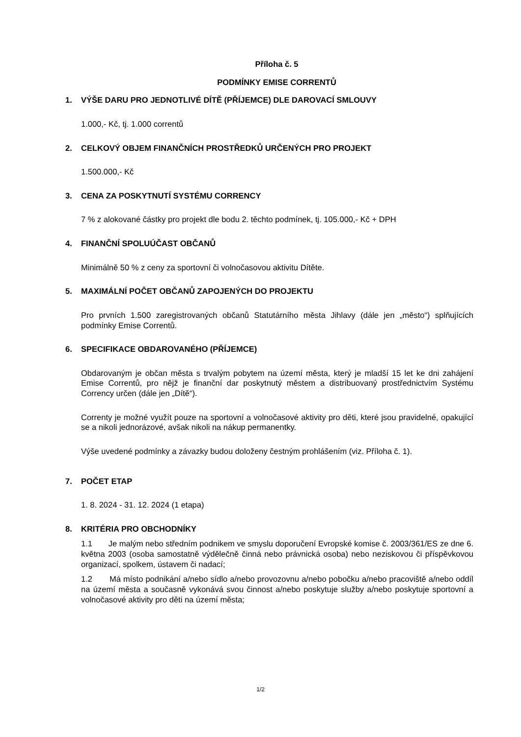Příloha č. 5
PODMÍNKY EMISE CORRENTŮ
1. VÝŠE DARU PRO JEDNOTLIVÉ DÍTĚ (PŘÍJEMCE) DLE DAROVACÍ SMLOUVY
1.000,- Kč, tj. 1.000 correntů
2. CELKOVÝ OBJEM FINANČNÍCH PROSTŘEDKŮ URČENÝCH PRO PROJEKT
1.500.000,- Kč
3. CENA ZA POSKYTNUTÍ SYSTÉMU CORRENCY
7 % z alokované částky pro projekt dle bodu 2. těchto podmínek, tj. 105.000,- Kč + DPH
4. FINANČNÍ SPOLUÚČAST OBČANŮ
Minimálně 50 % z ceny za sportovní či volnočasovou aktivitu Dítěte.
5. MAXIMÁLNÍ POČET OBČANŮ ZAPOJENÝCH DO PROJEKTU
Pro prvních 1.500 zaregistrovaných občanů Statutárního města Jihlavy (dále jen „město“) splňujících podmínky Emise Correntů.
6. SPECIFIKACE OBDAROVANÉHO (PŘÍJEMCE)
Obdarovaným je občan města s trvalým pobytem na území města, který je mladší 15 let ke dni zahájení Emise Correntů, pro nějž je finanční dar poskytnutý městem a distribuovaný prostřednictvím Systému Corrency určen (dále jen „Dítě“).
Correnty je možné využít pouze na sportovní a volnočasové aktivity pro děti, které jsou pravidelné, opakující se a nikoli jednorázové, avšak nikoli na nákup permanentky.
Výše uvedené podmínky a závazky budou doloženy čestným prohlášením (viz. Příloha č. 1).
7. POČET ETAP
1. 8. 2024 - 31. 12. 2024 (1 etapa)
8. KRITÉRIA PRO OBCHODNÍKY
1.1 Je malým nebo středním podnikem ve smyslu doporučení Evropské komise č. 2003/361/ES ze dne 6. května 2003 (osoba samostatně výdělečně činná nebo právnická osoba) nebo neziskovou či příspěvkovou organizací, spolkem, ústavem či nadací;
1.2 Má místo podnikání a/nebo sídlo a/nebo provozovnu a/nebo pobočku a/nebo pracoviště a/nebo oddíl na území města a současně vykonává svou činnost a/nebo poskytuje služby a/nebo poskytuje sportovní a volnočasové aktivity pro děti na území města;
1/2